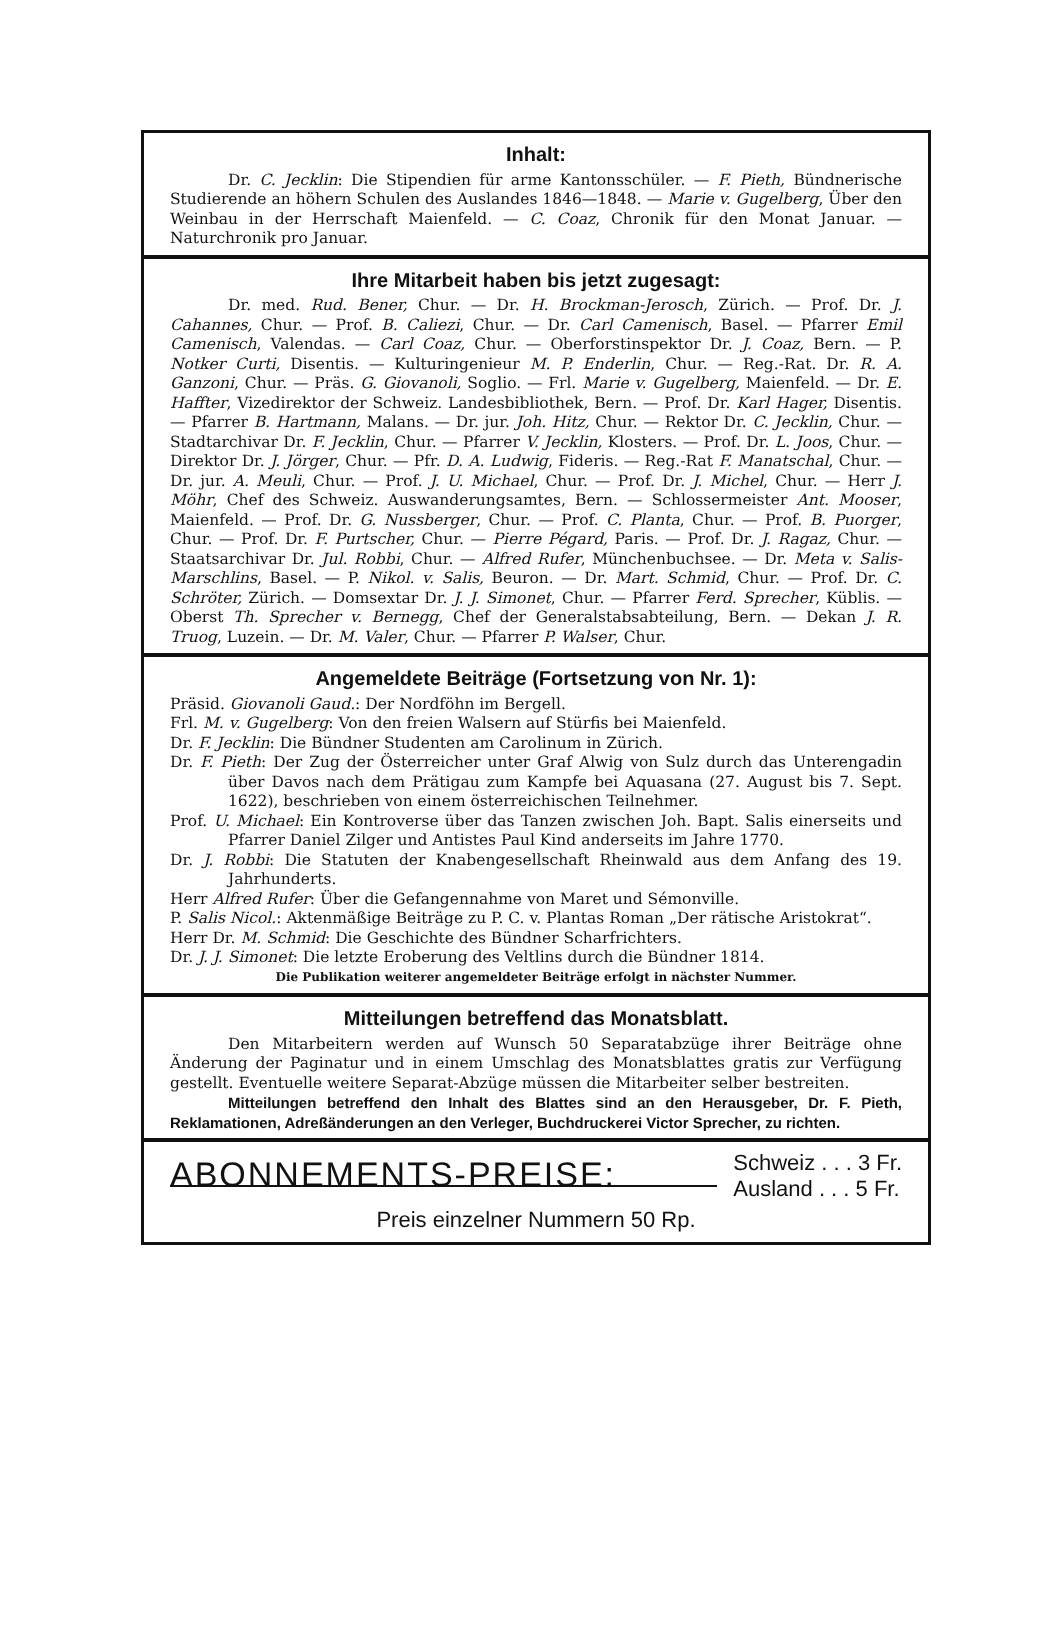Inhalt:
Dr. C. Jecklin: Die Stipendien für arme Kantonsschüler. — F. Pieth, Bündnerische Studierende an höhern Schulen des Auslandes 1846—1848. — Marie v. Gugelberg, Über den Weinbau in der Herrschaft Maienfeld. — C. Coaz, Chronik für den Monat Januar. — Naturchronik pro Januar.
Ihre Mitarbeit haben bis jetzt zugesagt:
Dr. med. Rud. Bener, Chur. — Dr. H. Brockman-Jerosch, Zürich. — Prof. Dr. J. Cahannes, Chur. — Prof. B. Caliezi, Chur. — Dr. Carl Camenisch, Basel. — Pfarrer Emil Camenisch, Valendas. — Carl Coaz, Chur. — Oberforstinspektor Dr. J. Coaz, Bern. — P. Notker Curti, Disentis. — Kulturingenieur M. P. Enderlin, Chur. — Reg.-Rat. Dr. R. A. Ganzoni, Chur. — Präs. G. Giovanoli, Soglio. — Frl. Marie v. Gugelberg, Maienfeld. — Dr. E. Haffter, Vizedirektor der Schweiz. Landesbibliothek, Bern. — Prof. Dr. Karl Hager, Disentis. — Pfarrer B. Hartmann, Malans. — Dr. jur. Joh. Hitz, Chur. — Rektor Dr. C. Jecklin, Chur. — Stadtarchivar Dr. F. Jecklin, Chur. — Pfarrer V. Jecklin, Klosters. — Prof. Dr. L. Joos, Chur. — Direktor Dr. J. Jörger, Chur. — Pfr. D. A. Ludwig, Fideris. — Reg.-Rat F. Manatschal, Chur. — Dr. jur. A. Meuli, Chur. — Prof. J. U. Michael, Chur. — Prof. Dr. J. Michel, Chur. — Herr J. Möhr, Chef des Schweiz. Auswanderungsamtes, Bern. — Schlossermeister Ant. Mooser, Maienfeld. — Prof. Dr. G. Nussberger, Chur. — Prof. C. Planta, Chur. — Prof. B. Puorger, Chur. — Prof. Dr. F. Purtscher, Chur. — Pierre Pégard, Paris. — Prof. Dr. J. Ragaz, Chur. — Staatsarchivar Dr. Jul. Robbi, Chur. — Alfred Rufer, Münchenbuchsee. — Dr. Meta v. Salis-Marschlins, Basel. — P. Nikol. v. Salis, Beuron. — Dr. Mart. Schmid, Chur. — Prof. Dr. C. Schröter, Zürich. — Domsextar Dr. J. J. Simonet, Chur. — Pfarrer Ferd. Sprecher, Küblis. — Oberst Th. Sprecher v. Bernegg, Chef der Generalstabsabteilung, Bern. — Dekan J. R. Truog, Luzein. — Dr. M. Valer, Chur. — Pfarrer P. Walser, Chur.
Angemeldete Beiträge (Fortsetzung von Nr. 1):
Präsid. Giovanoli Gaud.: Der Nordföhn im Bergell.
Frl. M. v. Gugelberg: Von den freien Walsern auf Stürfis bei Maienfeld.
Dr. F. Jecklin: Die Bündner Studenten am Carolinum in Zürich.
Dr. F. Pieth: Der Zug der Österreicher unter Graf Alwig von Sulz durch das Unterengadin über Davos nach dem Prätigau zum Kampfe bei Aquasana (27. August bis 7. Sept. 1622), beschrieben von einem österreichischen Teilnehmer.
Prof. U. Michael: Ein Kontroverse über das Tanzen zwischen Joh. Bapt. Salis einerseits und Pfarrer Daniel Zilger und Antistes Paul Kind anderseits im Jahre 1770.
Dr. J. Robbi: Die Statuten der Knabengesellschaft Rheinwald aus dem Anfang des 19. Jahrhunderts.
Herr Alfred Rufer: Über die Gefangennahme von Maret und Sémonville.
P. Salis Nicol.: Aktenmäßige Beiträge zu P. C. v. Plantas Roman „Der rätische Aristokrat“.
Herr Dr. M. Schmid: Die Geschichte des Bündner Scharfrichters.
Dr. J. J. Simonet: Die letzte Eroberung des Veltlins durch die Bündner 1814.
Die Publikation weiterer angemeldeter Beiträge erfolgt in nächster Nummer.
Mitteilungen betreffend das Monatsblatt.
Den Mitarbeitern werden auf Wunsch 50 Separatabzüge ihrer Beiträge ohne Änderung der Paginatur und in einem Umschlag des Monatsblattes gratis zur Verfügung gestellt. Eventuelle weitere Separat-Abzüge müssen die Mitarbeiter selber bestreiten.
Mitteilungen betreffend den Inhalt des Blattes sind an den Herausgeber, Dr. F. Pieth, Reklamationen, Adreßänderungen an den Verleger, Buchdruckerei Victor Sprecher, zu richten.
ABONNEMENTS-PREISE:
Schweiz . . . 3 Fr.
Ausland . . . 5 Fr.
Preis einzelner Nummern 50 Rp.